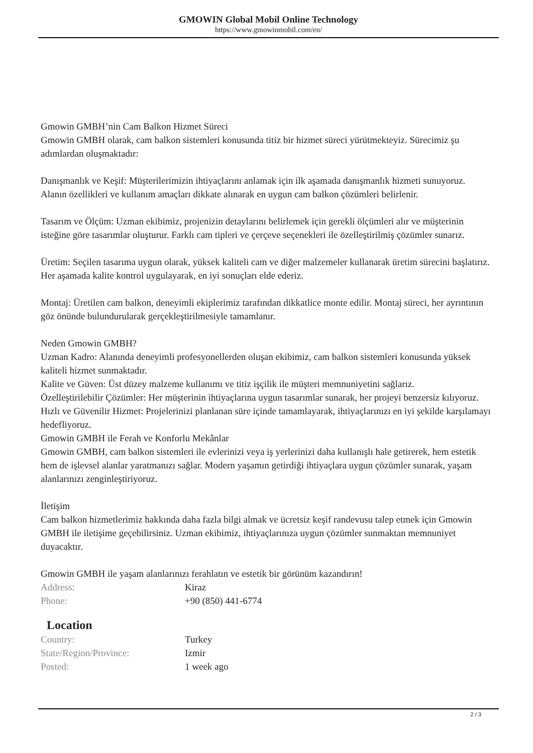GMOWIN Global Mobil Online Technology
https://www.gmowinmobil.com/en/
Gmowin GMBH’nin Cam Balkon Hizmet Süreci
Gmowin GMBH olarak, cam balkon sistemleri konusunda titiz bir hizmet süreci yürütmekteyiz. Sürecimiz şu adımlardan oluşmaktadır:
Danışmanlık ve Keşif: Müşterilerimizin ihtiyaçlarını anlamak için ilk aşamada danışmanlık hizmeti sunuyoruz. Alanın özellikleri ve kullanım amaçları dikkate alınarak en uygun cam balkon çözümleri belirlenir.
Tasarım ve Ölçüm: Uzman ekibimiz, projenizin detaylarını belirlemek için gerekli ölçümleri alır ve müşterinin isteğine göre tasarımlar oluşturur. Farklı cam tipleri ve çerçeve seçenekleri ile özelleştirilmiş çözümler sunarız.
Üretim: Seçilen tasarıma uygun olarak, yüksek kaliteli cam ve diğer malzemeler kullanarak üretim sürecini başlatırız. Her aşamada kalite kontrol uygulayarak, en iyi sonuçları elde ederiz.
Montaj: Üretilen cam balkon, deneyimli ekiplerimiz tarafından dikkatlice monte edilir. Montaj süreci, her ayrıntının göz önünde bulundurularak gerçekleştirilmesiyle tamamlanır.
Neden Gmowin GMBH?
Uzman Kadro: Alanında deneyimli profesyonellerden oluşan ekibimiz, cam balkon sistemleri konusunda yüksek kaliteli hizmet sunmaktadır.
Kalite ve Güven: Üst düzey malzeme kullanımı ve titiz işçilik ile müşteri memnuniyetini sağlarız.
Özelleştirilebilir Çözümler: Her müşterinin ihtiyaçlarına uygun tasarımlar sunarak, her projeyi benzersiz kılıyoruz.
Hızlı ve Güvenilir Hizmet: Projelerinizi planlanan süre içinde tamamlayarak, ihtiyaçlarınızı en iyi şekilde karşılamayı hedefliyoruz.
Gmowin GMBH ile Ferah ve Konforlu Mekânlar
Gmowin GMBH, cam balkon sistemleri ile evlerinizi veya iş yerlerinizi daha kullanışlı hale getirerek, hem estetik hem de işlevsel alanlar yaratmanızı sağlar. Modern yaşamın getirdiği ihtiyaçlara uygun çözümler sunarak, yaşam alanlarınızı zenginleştiriyoruz.
İletişim
Cam balkon hizmetlerimiz hakkında daha fazla bilgi almak ve ücretsiz keşif randevusu talep etmek için Gmowin GMBH ile iletişime geçebilirsiniz. Uzman ekibimiz, ihtiyaçlarınıza uygun çözümler sunmaktan memnuniyet duyacaktır.
Gmowin GMBH ile yaşam alanlarınızı ferahlatın ve estetik bir görünüm kazandırın!
| Address: | Kiraz |
| Phone: | +90 (850) 441-6774 |
Location
| Country: | Turkey |
| State/Region/Province: | Izmir |
| Posted: | 1 week ago |
2 / 3